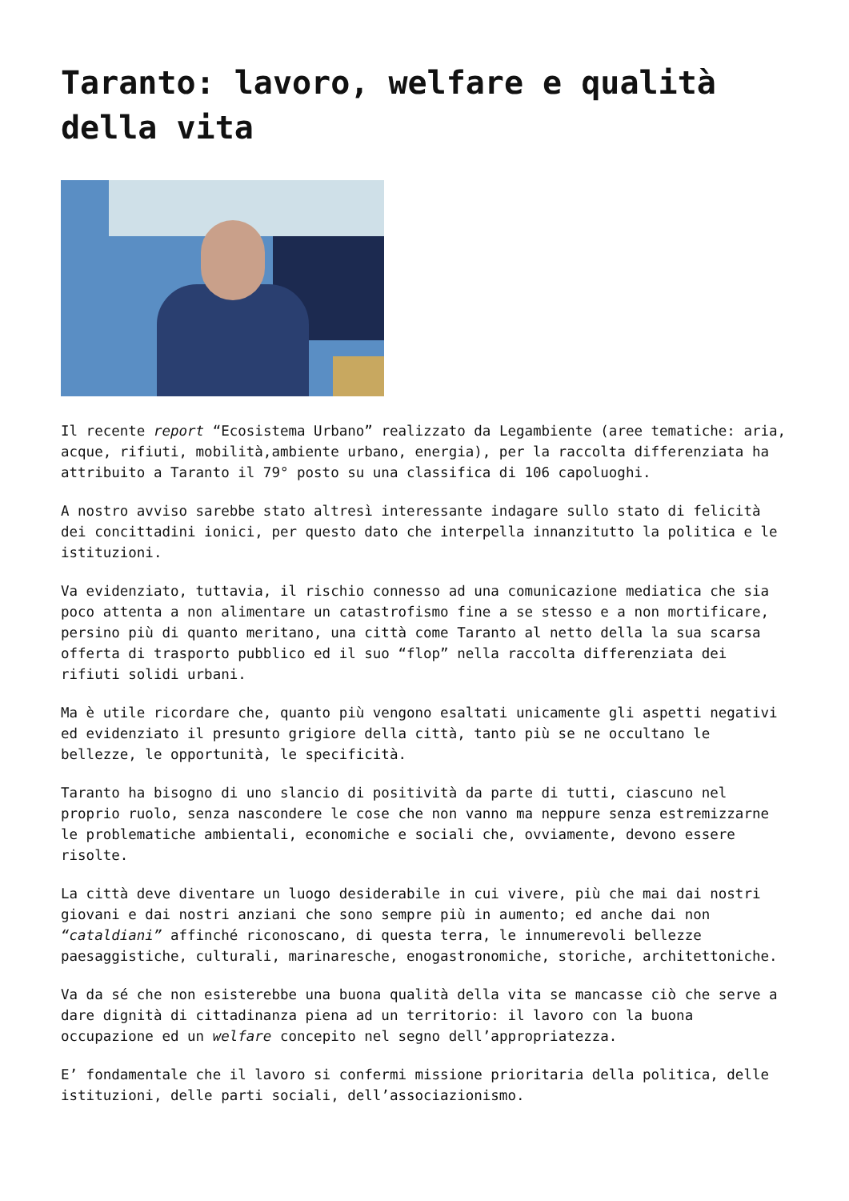Taranto: lavoro, welfare e qualità della vita
Il recente report “Ecosistema Urbano” realizzato da Legambiente (aree tematiche: aria, acque, rifiuti, mobilità,ambiente urbano, energia), per la raccolta differenziata ha attribuito a Taranto il 79° posto su una classifica di 106 capoluoghi.
A nostro avviso sarebbe stato altresì interessante indagare sullo stato di felicità dei concittadini ionici, per questo dato che interpella innanzitutto la politica e le istituzioni.
Va evidenziato, tuttavia, il rischio connesso ad una comunicazione mediatica che sia poco attenta a non alimentare un catastrofismo fine a se stesso e a non mortificare, persino più di quanto meritano, una città come Taranto al netto della la sua scarsa offerta di trasporto pubblico ed il suo “flop” nella raccolta differenziata dei rifiuti solidi urbani.
Ma è utile ricordare che, quanto più vengono esaltati unicamente gli aspetti negativi ed evidenziato il presunto grigiore della città, tanto più se ne occultano le bellezze, le opportunità, le specificità.
Taranto ha bisogno di uno slancio di positività da parte di tutti, ciascuno nel proprio ruolo, senza nascondere le cose che non vanno ma neppure senza estremizzarne le problematiche ambientali, economiche e sociali che, ovviamente, devono essere risolte.
La città deve diventare un luogo desiderabile in cui vivere, più che mai dai nostri giovani e dai nostri anziani che sono sempre più in aumento; ed anche dai non “cataldiani” affinché riconoscano, di questa terra, le innumerevoli bellezze paesaggistiche, culturali, marinaresche, enogastronomiche, storiche, architettoniche.
Va da sé che non esisterebbe una buona qualità della vita se mancasse ciò che serve a dare dignità di cittadinanza piena ad un territorio: il lavoro con la buona occupazione ed un welfare concepito nel segno dell’appropriatezza.
E’ fondamentale che il lavoro si confermi missione prioritaria della politica, delle istituzioni, delle parti sociali, dell’associazionismo.